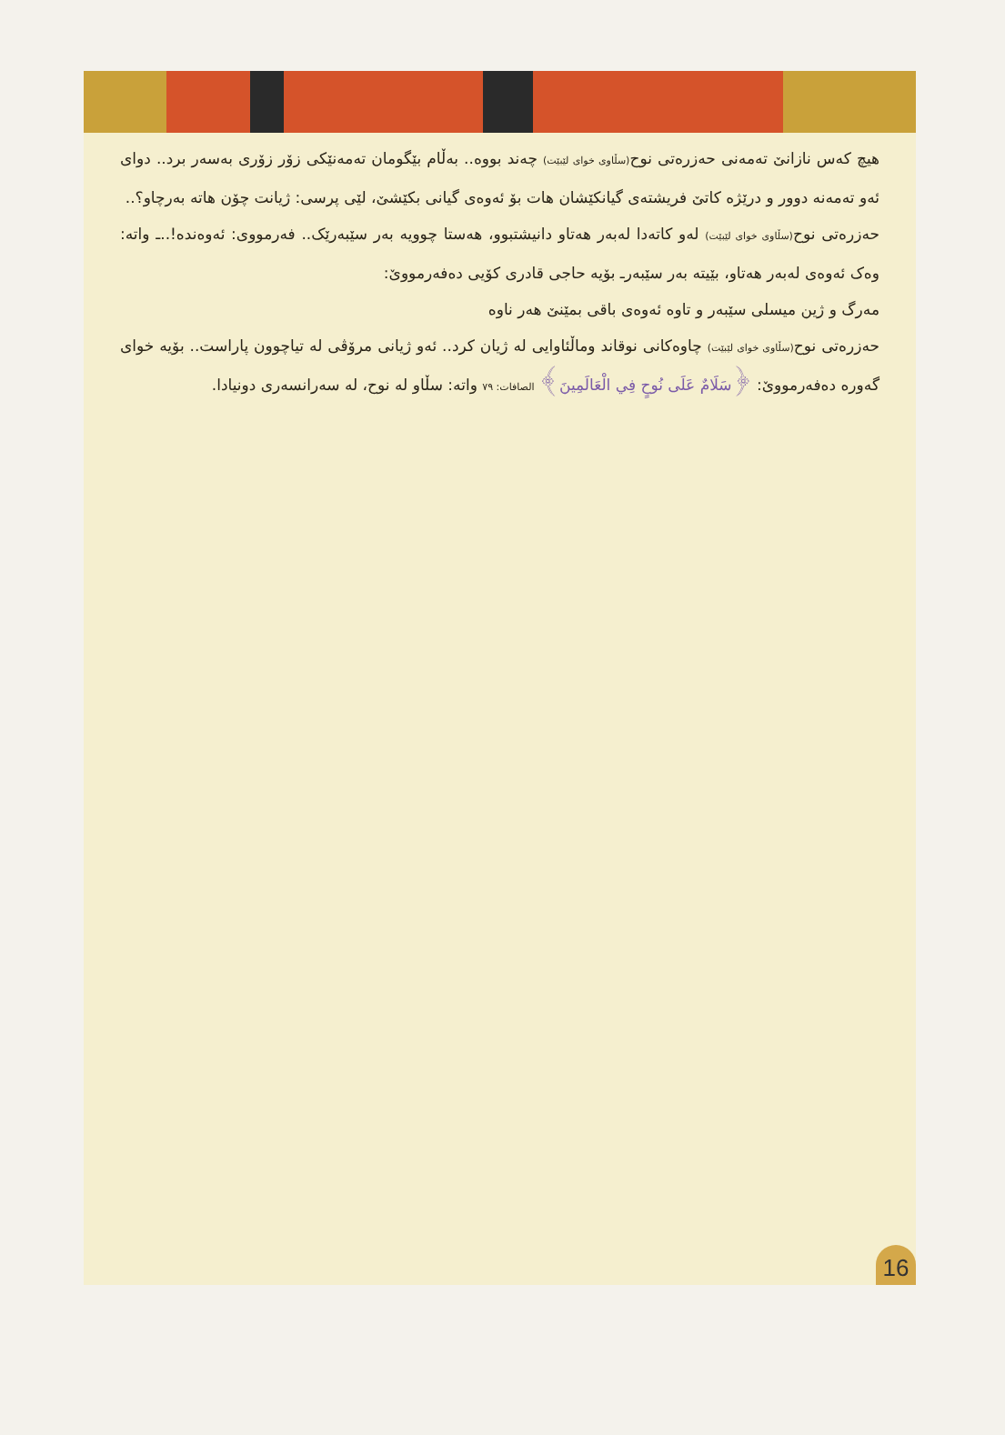هیچ کەس نازانێ تەمەنی حەزرەتی نوح(سڵاوی خوای لێبێت) چەند بووە.. بەڵام بێگومان تەمەنێکی زۆر زۆری بەسەر برد.. دوای ئەو تەمەنە دوور و درێژە کاتێ فریشتەی گیانکێشان هات بۆ ئەوەی گیانی بکێشێ، لێی پرسی: ژیانت چۆن هاتە بەرچاو؟..
حەزرەتی نوح(سڵاوی خوای لێبێت) لەو کاتەدا لەبەر هەتاو دانیشتبوو، هەستا چوویە بەر سێبەرێک.. فەرمووی: ئەوەندە!..ـ واتە: وەک ئەوەی لەبەر هەتاو، بێیتە بەر سێبەرـ بۆیە حاجی قادری کۆیی دەفەرمووێ:
مەرگ و ژین میسلی سێبەر و تاوە ئەوەی باقی بمێنێ هەر ناوە
حەزرەتی نوح(سڵاوی خوای لێبێت) چاوەکانی نوقاند وماڵئاوایی لە ژیان کرد.. ئەو ژیانی مرۆڤی لە تیاچوون پاراست.. بۆیە خوای گەورە دەفەرمووێ: ﴿سَلَامٌ عَلَى نُوحٍ فِي الْعَالَمِينَ﴾ الصافات: ٧٩ واتە: سڵاو لە نوح، لە سەرانسەری دونیادا.
16